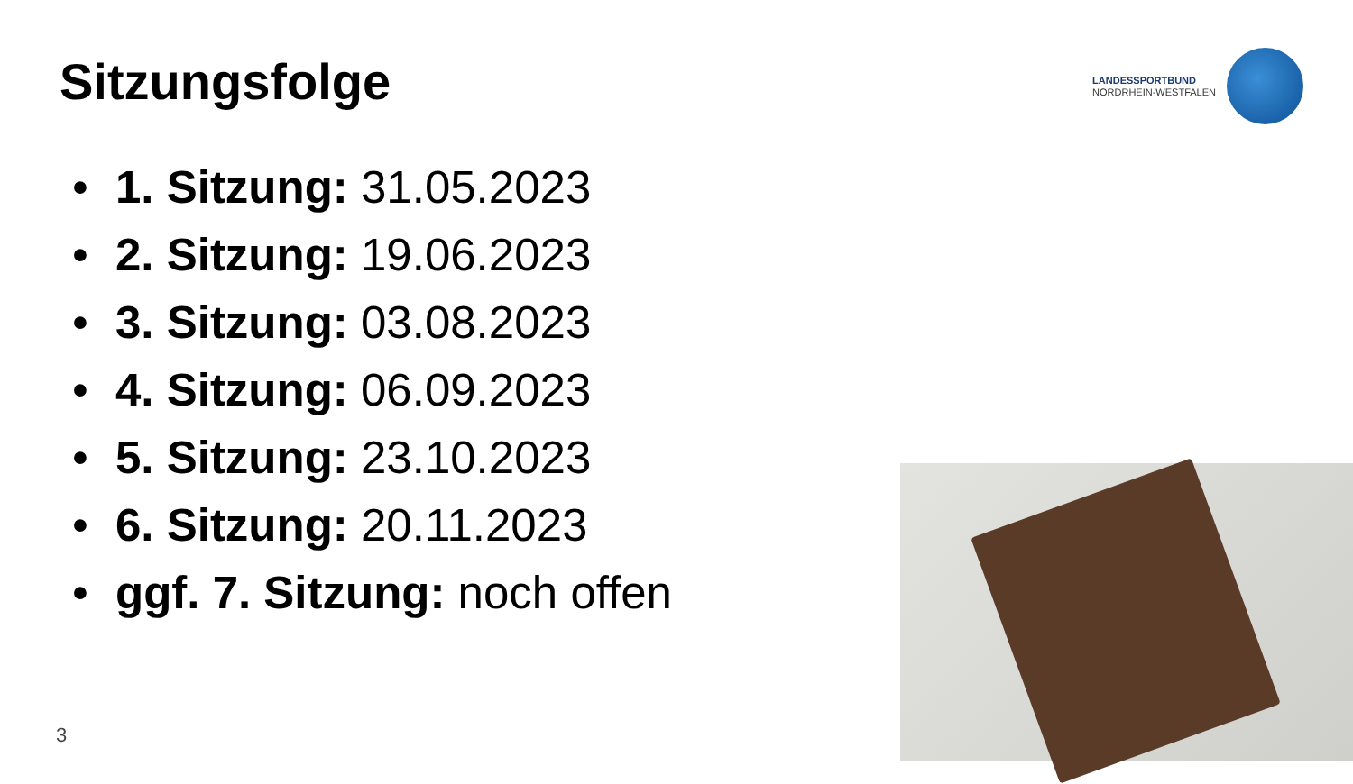Sitzungsfolge
LANDESSPORTBUND
NORDRHEIN-WESTFALEN
• 1. Sitzung: 31.05.2023
• 2. Sitzung: 19.06.2023
• 3. Sitzung: 03.08.2023
• 4. Sitzung: 06.09.2023
• 5. Sitzung: 23.10.2023
• 6. Sitzung: 20.11.2023
• ggf. 7. Sitzung: noch offen
3